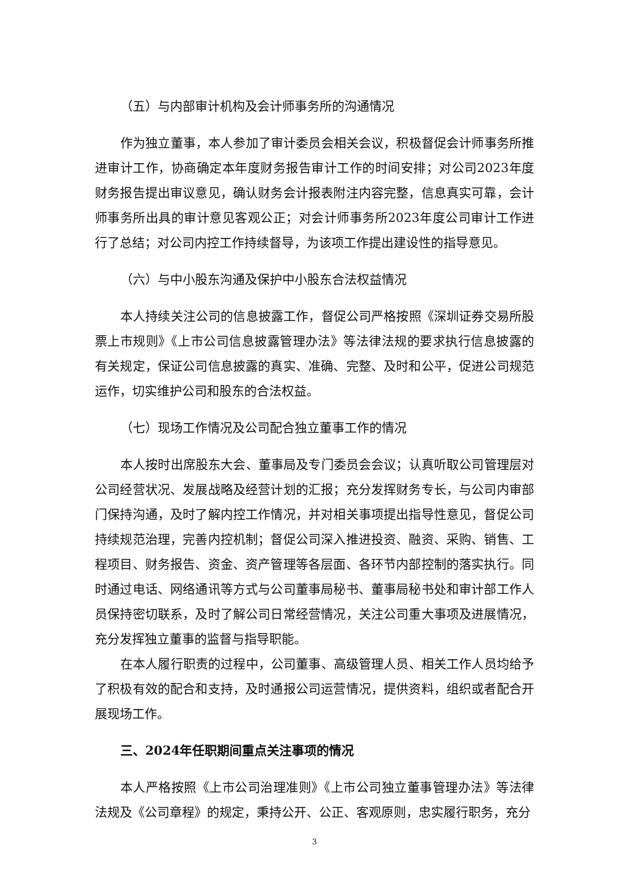（五）与内部审计机构及会计师事务所的沟通情况
作为独立董事，本人参加了审计委员会相关会议，积极督促会计师事务所推进审计工作，协商确定本年度财务报告审计工作的时间安排；对公司2023年度财务报告提出审议意见，确认财务会计报表附注内容完整，信息真实可靠，会计师事务所出具的审计意见客观公正；对会计师事务所2023年度公司审计工作进行了总结；对公司内控工作持续督导，为该项工作提出建设性的指导意见。
（六）与中小股东沟通及保护中小股东合法权益情况
本人持续关注公司的信息披露工作，督促公司严格按照《深圳证券交易所股票上市规则》《上市公司信息披露管理办法》等法律法规的要求执行信息披露的有关规定，保证公司信息披露的真实、准确、完整、及时和公平，促进公司规范运作，切实维护公司和股东的合法权益。
（七）现场工作情况及公司配合独立董事工作的情况
本人按时出席股东大会、董事局及专门委员会会议；认真听取公司管理层对公司经营状况、发展战略及经营计划的汇报；充分发挥财务专长，与公司内审部门保持沟通，及时了解内控工作情况，并对相关事项提出指导性意见，督促公司持续规范治理，完善内控机制；督促公司深入推进投资、融资、采购、销售、工程项目、财务报告、资金、资产管理等各层面、各环节内部控制的落实执行。同时通过电话、网络通讯等方式与公司董事局秘书、董事局秘书处和审计部工作人员保持密切联系，及时了解公司日常经营情况，关注公司重大事项及进展情况，充分发挥独立董事的监督与指导职能。
在本人履行职责的过程中，公司董事、高级管理人员、相关工作人员均给予了积极有效的配合和支持，及时通报公司运营情况，提供资料，组织或者配合开展现场工作。
三、2024年任职期间重点关注事项的情况
本人严格按照《上市公司治理准则》《上市公司独立董事管理办法》等法律法规及《公司章程》的规定，秉持公开、公正、客观原则，忠实履行职务，充分
3